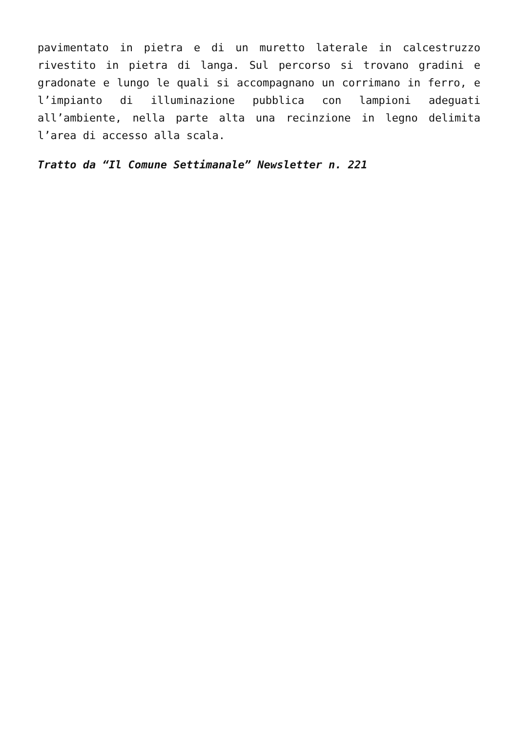pavimentato in pietra e di un muretto laterale in calcestruzzo rivestito in pietra di langa. Sul percorso si trovano gradini e gradonate e lungo le quali si accompagnano un corrimano in ferro, e l’impianto di illuminazione pubblica con lampioni adeguati all’ambiente, nella parte alta una recinzione in legno delimita l’area di accesso alla scala.
Tratto da “Il Comune Settimanale” Newsletter n. 221